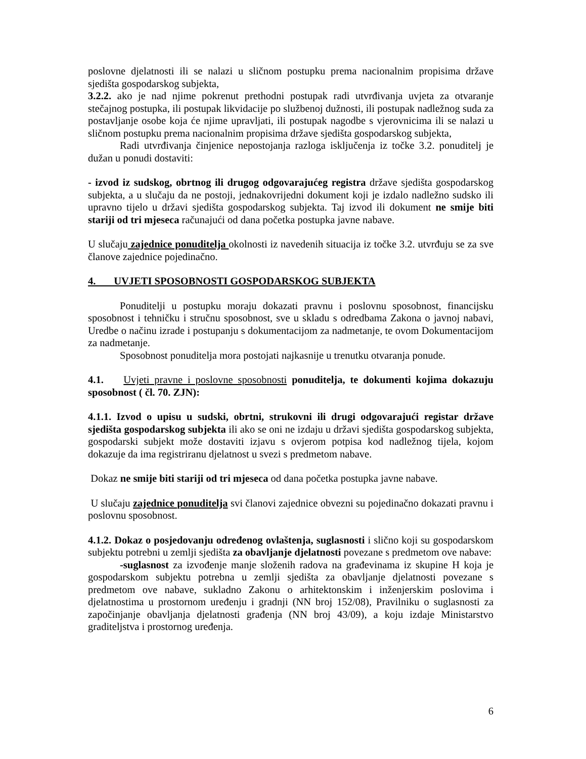poslovne djelatnosti ili se nalazi u sličnom postupku prema nacionalnim propisima države sjedišta gospodarskog subjekta,
3.2.2. ako je nad njime pokrenut prethodni postupak radi utvrđivanja uvjeta za otvaranje stečajnog postupka, ili postupak likvidacije po službenoj dužnosti, ili postupak nadležnog suda za postavljanje osobe koja će njime upravljati, ili postupak nagodbe s vjerovnicima ili se nalazi u sličnom postupku prema nacionalnim propisima države sjedišta gospodarskog subjekta,
Radi utvrđivanja činjenice nepostojanja razloga isključenja iz točke 3.2. ponuditelj je dužan u ponudi dostaviti:
- izvod iz sudskog, obrtnog ili drugog odgovarajućeg registra države sjedišta gospodarskog subjekta, a u slučaju da ne postoji, jednakovrijedni dokument koji je izdalo nadležno sudsko ili upravno tijelo u državi sjedišta gospodarskog subjekta. Taj izvod ili dokument ne smije biti stariji od tri mjeseca računajući od dana početka postupka javne nabave.
U slučaju zajednice ponuditelja okolnosti iz navedenih situacija iz točke 3.2. utvrđuju se za sve članove zajednice pojedinačno.
4. UVJETI SPOSOBNOSTI GOSPODARSKOG SUBJEKTA
Ponuditelji u postupku moraju dokazati pravnu i poslovnu sposobnost, financijsku sposobnost i tehničku i stručnu sposobnost, sve u skladu s odredbama Zakona o javnoj nabavi, Uredbe o načinu izrade i postupanju s dokumentacijom za nadmetanje, te ovom Dokumentacijom za nadmetanje.
Sposobnost ponuditelja mora postojati najkasnije u trenutku otvaranja ponude.
4.1. Uvjeti pravne i poslovne sposobnosti ponuditelja, te dokumenti kojima dokazuju sposobnost ( čl. 70. ZJN):
4.1.1. Izvod o upisu u sudski, obrtni, strukovni ili drugi odgovarajući registar države sjedišta gospodarskog subjekta ili ako se oni ne izdaju u državi sjedišta gospodarskog subjekta, gospodarski subjekt može dostaviti izjavu s ovjerom potpisa kod nadležnog tijela, kojom dokazuje da ima registriranu djelatnost u svezi s predmetom nabave.
Dokaz ne smije biti stariji od tri mjeseca od dana početka postupka javne nabave.
U slučaju zajednice ponuditelja svi članovi zajednice obvezni su pojedinačno dokazati pravnu i poslovnu sposobnost.
4.1.2. Dokaz o posjedovanju određenog ovlaštenja, suglasnosti i slično koji su gospodarskom subjektu potrebni u zemlji sjedišta za obavljanje djelatnosti povezane s predmetom ove nabave:
-suglasnost za izvođenje manje složenih radova na građevinama iz skupine H koja je gospodarskom subjektu potrebna u zemlji sjedišta za obavljanje djelatnosti povezane s predmetom ove nabave, sukladno Zakonu o arhitektonskim i inženjerskim poslovima i djelatnostima u prostornom uređenju i gradnji (NN broj 152/08), Pravilniku o suglasnosti za započinjanje obavljanja djelatnosti građenja (NN broj 43/09), a koju izdaje Ministarstvo graditeljstva i prostornog uređenja.
6